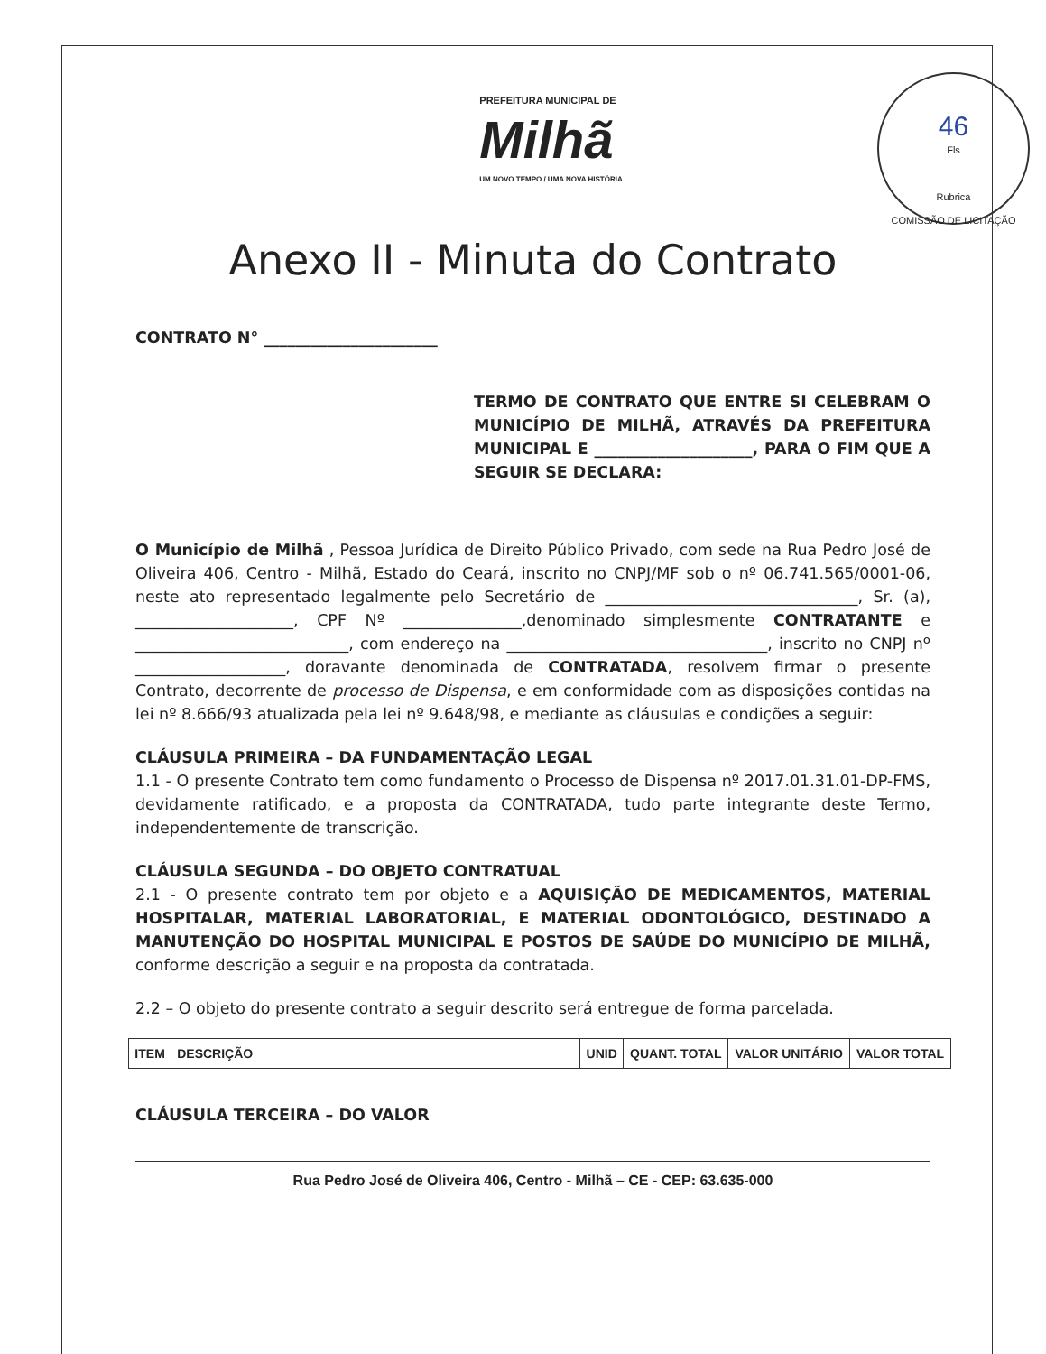PREFEITURA MUNICIPAL DE
Milhã
UM NOVO TEMPO / UMA NOVA HISTÓRIA
46
Fls
Rubrica
COMISSÃO DE LICITAÇÃO
Anexo II - Minuta do Contrato
CONTRATO N° ______________________
TERMO DE CONTRATO QUE ENTRE SI CELEBRAM O MUNICÍPIO DE MILHÃ, ATRAVÉS DA PREFEITURA MUNICIPAL E ____________________, PARA O FIM QUE A SEGUIR SE DECLARA:
O Município de Milhã , Pessoa Jurídica de Direito Público Privado, com sede na Rua Pedro José de Oliveira 406, Centro - Milhã, Estado do Ceará, inscrito no CNPJ/MF sob o nº 06.741.565/0001-06, neste ato representado legalmente pelo Secretário de ________________________________, Sr. (a), ____________________, CPF Nº _______________,denominado simplesmente CONTRATANTE e ___________________________, com endereço na _________________________________, inscrito no CNPJ nº ___________________, doravante denominada de CONTRATADA, resolvem firmar o presente Contrato, decorrente de processo de Dispensa, e em conformidade com as disposições contidas na lei nº 8.666/93 atualizada pela lei nº 9.648/98, e mediante as cláusulas e condições a seguir:
CLÁUSULA PRIMEIRA – DA FUNDAMENTAÇÃO LEGAL
1.1 - O presente Contrato tem como fundamento o Processo de Dispensa nº 2017.01.31.01-DP-FMS, devidamente ratificado, e a proposta da CONTRATADA, tudo parte integrante deste Termo, independentemente de transcrição.
CLÁUSULA SEGUNDA – DO OBJETO CONTRATUAL
2.1 - O presente contrato tem por objeto e a AQUISIÇÃO DE MEDICAMENTOS, MATERIAL HOSPITALAR, MATERIAL LABORATORIAL, E MATERIAL ODONTOLÓGICO, DESTINADO A MANUTENÇÃO DO HOSPITAL MUNICIPAL E POSTOS DE SAÚDE DO MUNICÍPIO DE MILHÃ, conforme descrição a seguir e na proposta da contratada.
2.2 – O objeto do presente contrato a seguir descrito será entregue de forma parcelada.
| ITEM | DESCRIÇÃO | UNID | QUANT. TOTAL | VALOR UNITÁRIO | VALOR TOTAL |
| --- | --- | --- | --- | --- | --- |
CLÁUSULA TERCEIRA – DO VALOR
Rua Pedro José de Oliveira 406, Centro - Milhã – CE - CEP: 63.635-000